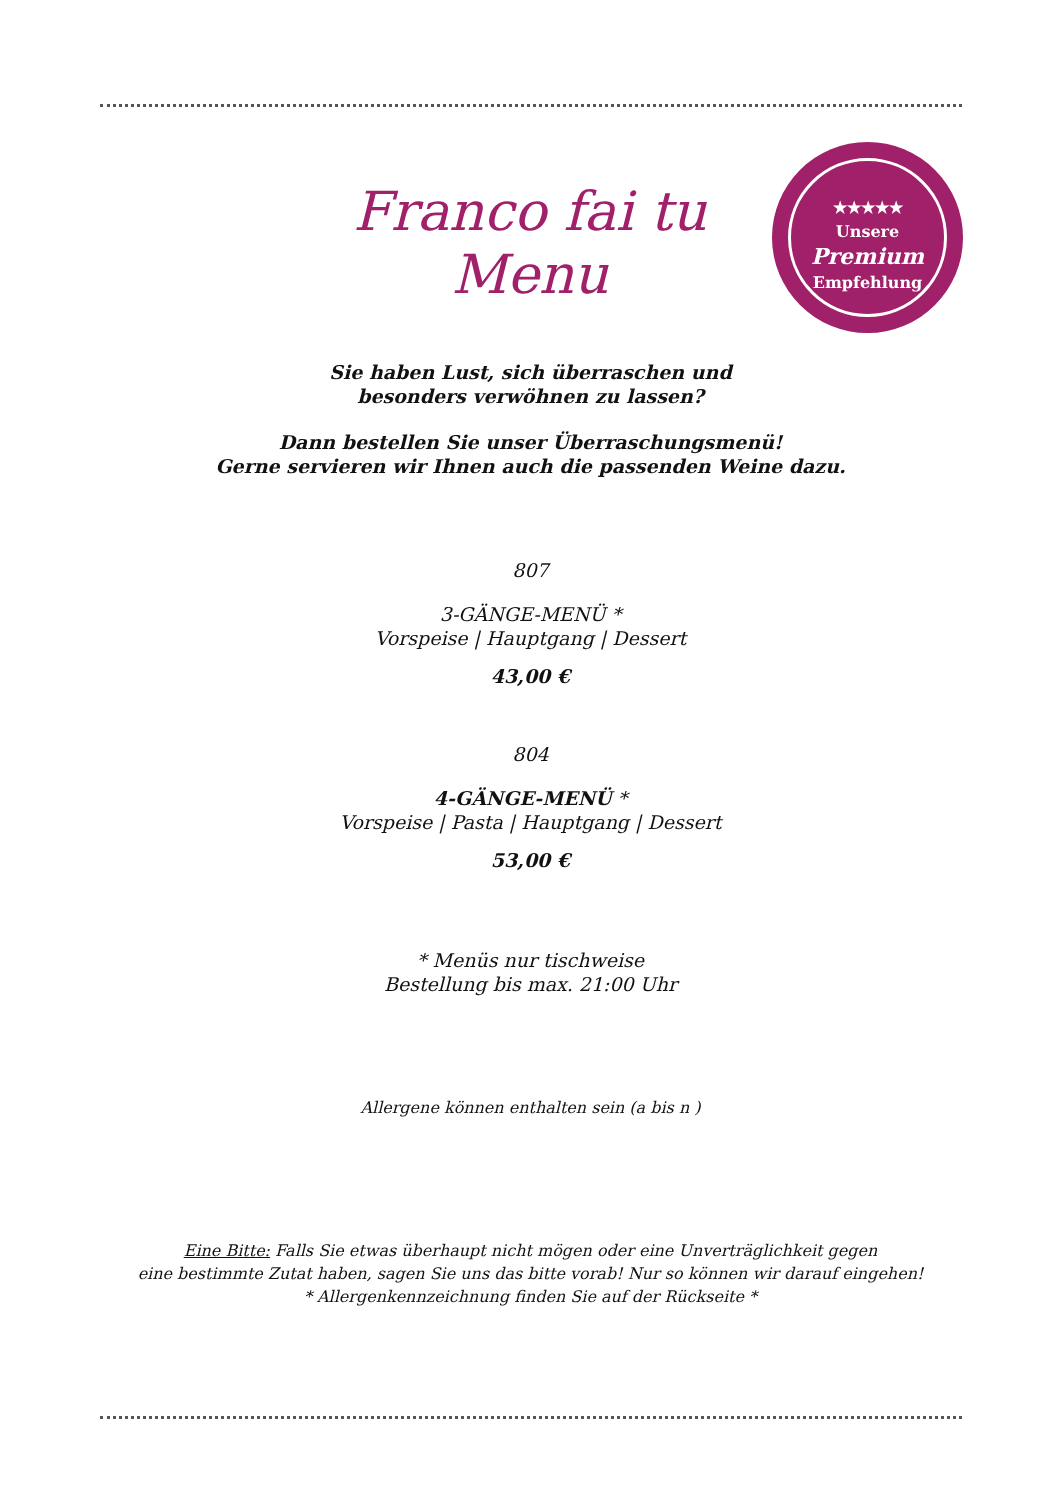Franco fai tu Menu
★★★★★
Unsere
Premium
Empfehlung
Sie haben Lust, sich überraschen und
besonders verwöhnen zu lassen?
Dann bestellen Sie unser Überraschungsmenü!
Gerne servieren wir Ihnen auch die passenden Weine dazu.
807
3-GÄNGE-MENÜ *
Vorspeise | Hauptgang | Dessert
43,00 €
804
4-GÄNGE-MENÜ *
Vorspeise | Pasta | Hauptgang | Dessert
53,00 €
* Menüs nur tischweise
Bestellung bis max. 21:00 Uhr
Allergene können enthalten sein (a bis n )
Eine Bitte: Falls Sie etwas überhaupt nicht mögen oder eine Unverträglichkeit gegen
eine bestimmte Zutat haben, sagen Sie uns das bitte vorab! Nur so können wir darauf eingehen!
* Allergenkennzeichnung finden Sie auf der Rückseite *